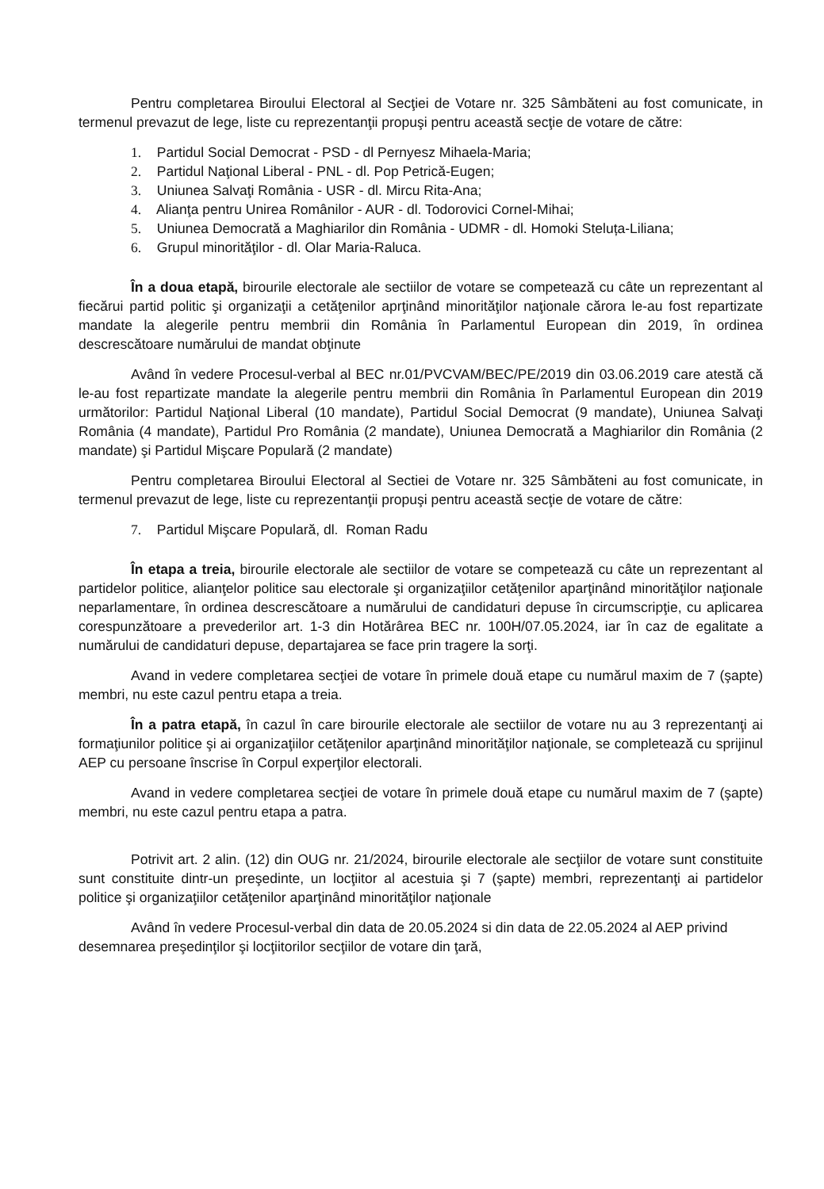Pentru completarea Biroului Electoral al Secţiei de Votare nr. 325 Sâmbăteni au fost comunicate, in termenul prevazut de lege, liste cu reprezentanţii propuşi pentru această secţie de votare de către:
1. Partidul Social Democrat - PSD - dl Pernyesz Mihaela-Maria;
2. Partidul Naţional Liberal - PNL - dl. Pop Petrică-Eugen;
3. Uniunea Salvaţi România - USR - dl. Mircu Rita-Ana;
4. Alianţa pentru Unirea Românilor - AUR - dl. Todorovici Cornel-Mihai;
5. Uniunea Democrată a Maghiarilor din România - UDMR - dl. Homoki Steluța-Liliana;
6. Grupul minorităţilor - dl. Olar Maria-Raluca.
În a doua etapă, birourile electorale ale sectiilor de votare se competează cu câte un reprezentant al fiecărui partid politic şi organizaţii a cetăţenilor aprţinând minorităţilor naţionale cărora le-au fost repartizate mandate la alegerile pentru membrii din România în Parlamentul European din 2019, în ordinea descrescătoare numărului de mandat obţinute
Având în vedere Procesul-verbal al BEC nr.01/PVCVAM/BEC/PE/2019 din 03.06.2019 care atestă că le-au fost repartizate mandate la alegerile pentru membrii din România în Parlamentul European din 2019 următorilor: Partidul Naţional Liberal (10 mandate), Partidul Social Democrat (9 mandate), Uniunea Salvaţi România (4 mandate), Partidul Pro România (2 mandate), Uniunea Democrată a Maghiarilor din România (2 mandate) şi Partidul Mişcare Populară (2 mandate)
Pentru completarea Biroului Electoral al Sectiei de Votare nr. 325 Sâmbăteni au fost comunicate, in termenul prevazut de lege, liste cu reprezentanţii propuşi pentru această secţie de votare de către:
7. Partidul Mişcare Populară, dl. Roman Radu
În etapa a treia, birourile electorale ale sectiilor de votare se competează cu câte un reprezentant al partidelor politice, alianţelor politice sau electorale şi organizaţiilor cetăţenilor aparţinând minorităţilor naţionale neparlamentare, în ordinea descrescătoare a numărului de candidaturi depuse în circumscripţie, cu aplicarea corespunzătoare a prevederilor art. 1-3 din Hotărârea BEC nr. 100H/07.05.2024, iar în caz de egalitate a numărului de candidaturi depuse, departajarea se face prin tragere la sorţi.
Avand in vedere completarea secţiei de votare în primele două etape cu numărul maxim de 7 (şapte) membri, nu este cazul pentru etapa a treia.
În a patra etapă, în cazul în care birourile electorale ale sectiilor de votare nu au 3 reprezentanţi ai formaţiunilor politice şi ai organizaţiilor cetăţenilor aparţinând minorităţilor naţionale, se completează cu sprijinul AEP cu persoane înscrise în Corpul experţilor electorali.
Avand in vedere completarea secţiei de votare în primele două etape cu numărul maxim de 7 (şapte) membri, nu este cazul pentru etapa a patra.
Potrivit art. 2 alin. (12) din OUG nr. 21/2024, birourile electorale ale secţiilor de votare sunt constituite sunt constituite dintr-un preşedinte, un locţiitor al acestuia şi 7 (şapte) membri, reprezentanţi ai partidelor politice şi organizaţiilor cetăţenilor aparţinând minorităţilor naţionale
Având în vedere Procesul-verbal din data de 20.05.2024 si din data de 22.05.2024 al AEP privind desemnarea preşedinţilor şi locţiitorilor secţiilor de votare din ţară,